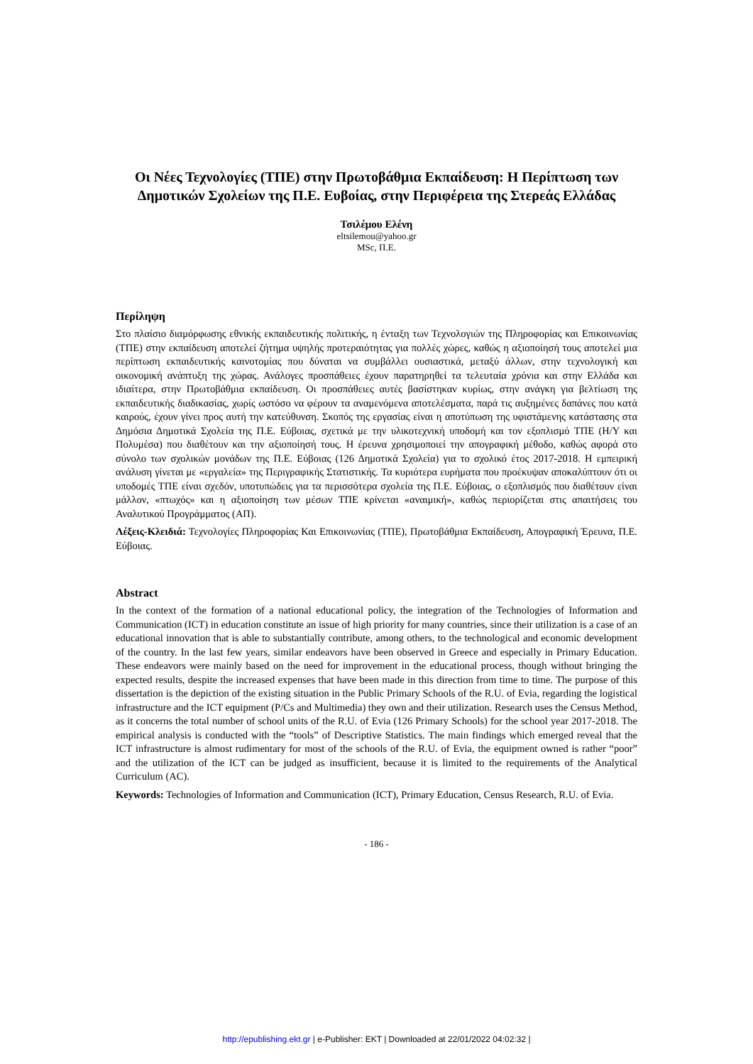Οι Νέες Τεχνολογίες (ΤΠΕ) στην Πρωτοβάθμια Εκπαίδευση: Η Περίπτωση των Δημοτικών Σχολείων της Π.Ε. Ευβοίας, στην Περιφέρεια της Στερεάς Ελλάδας
Τσιλέμου Ελένη
eltsilemou@yahoo.gr
MSc, Π.Ε.
Περίληψη
Στο πλαίσιο διαμόρφωσης εθνικής εκπαιδευτικής πολιτικής, η ένταξη των Τεχνολογιών της Πληροφορίας και Επικοινωνίας (ΤΠΕ) στην εκπαίδευση αποτελεί ζήτημα υψηλής προτεραιότητας για πολλές χώρες, καθώς η αξιοποίησή τους αποτελεί μια περίπτωση εκπαιδευτικής καινοτομίας που δύναται να συμβάλλει ουσιαστικά, μεταξύ άλλων, στην τεχνολογική και οικονομική ανάπτυξη της χώρας. Ανάλογες προσπάθειες έχουν παρατηρηθεί τα τελευταία χρόνια και στην Ελλάδα και ιδιαίτερα, στην Πρωτοβάθμια εκπαίδευση. Οι προσπάθειες αυτές βασίστηκαν κυρίως, στην ανάγκη για βελτίωση της εκπαιδευτικής διαδικασίας, χωρίς ωστόσο να φέρουν τα αναμενόμενα αποτελέσματα, παρά τις αυξημένες δαπάνες που κατά καιρούς, έχουν γίνει προς αυτή την κατεύθυνση. Σκοπός της εργασίας είναι η αποτύπωση της υφιστάμενης κατάστασης στα Δημόσια Δημοτικά Σχολεία της Π.Ε. Εύβοιας, σχετικά με την υλικοτεχνική υποδομή και τον εξοπλισμό ΤΠΕ (Η/Υ και Πολυμέσα) που διαθέτουν και την αξιοποίησή τους. Η έρευνα χρησιμοποιεί την απογραφική μέθοδο, καθώς αφορά στο σύνολο των σχολικών μονάδων της Π.Ε. Εύβοιας (126 Δημοτικά Σχολεία) για το σχολικό έτος 2017-2018. Η εμπειρική ανάλυση γίνεται με «εργαλεία» της Περιγραφικής Στατιστικής. Τα κυριότερα ευρήματα που προέκυψαν αποκαλύπτουν ότι οι υποδομές ΤΠΕ είναι σχεδόν, υποτυπώδεις για τα περισσότερα σχολεία της Π.Ε. Εύβοιας, ο εξοπλισμός που διαθέτουν είναι μάλλον, «πτωχός» και η αξιοποίηση των μέσων ΤΠΕ κρίνεται «αναιμική», καθώς περιορίζεται στις απαιτήσεις του Αναλυτικού Προγράμματος (ΑΠ).
Λέξεις-Κλειδιά: Τεχνολογίες Πληροφορίας Και Επικοινωνίας (ΤΠΕ), Πρωτοβάθμια Εκπαίδευση, Απογραφική Έρευνα, Π.Ε. Εύβοιας.
Abstract
In the context of the formation of a national educational policy, the integration of the Technologies of Information and Communication (ICT) in education constitute an issue of high priority for many countries, since their utilization is a case of an educational innovation that is able to substantially contribute, among others, to the technological and economic development of the country. In the last few years, similar endeavors have been observed in Greece and especially in Primary Education. These endeavors were mainly based on the need for improvement in the educational process, though without bringing the expected results, despite the increased expenses that have been made in this direction from time to time. The purpose of this dissertation is the depiction of the existing situation in the Public Primary Schools of the R.U. of Evia, regarding the logistical infrastructure and the ICT equipment (P/Cs and Multimedia) they own and their utilization. Research uses the Census Method, as it concerns the total number of school units of the R.U. of Evia (126 Primary Schools) for the school year 2017-2018. The empirical analysis is conducted with the “tools” of Descriptive Statistics. The main findings which emerged reveal that the ICT infrastructure is almost rudimentary for most of the schools of the R.U. of Evia, the equipment owned is rather “poor” and the utilization of the ICT can be judged as insufficient, because it is limited to the requirements of the Analytical Curriculum (AC).
Keywords: Technologies of Information and Communication (ICT), Primary Education, Census Research, R.U. of Evia.
- 186 -
http://epublishing.ekt.gr | e-Publisher: EKT | Downloaded at 22/01/2022 04:02:32 |